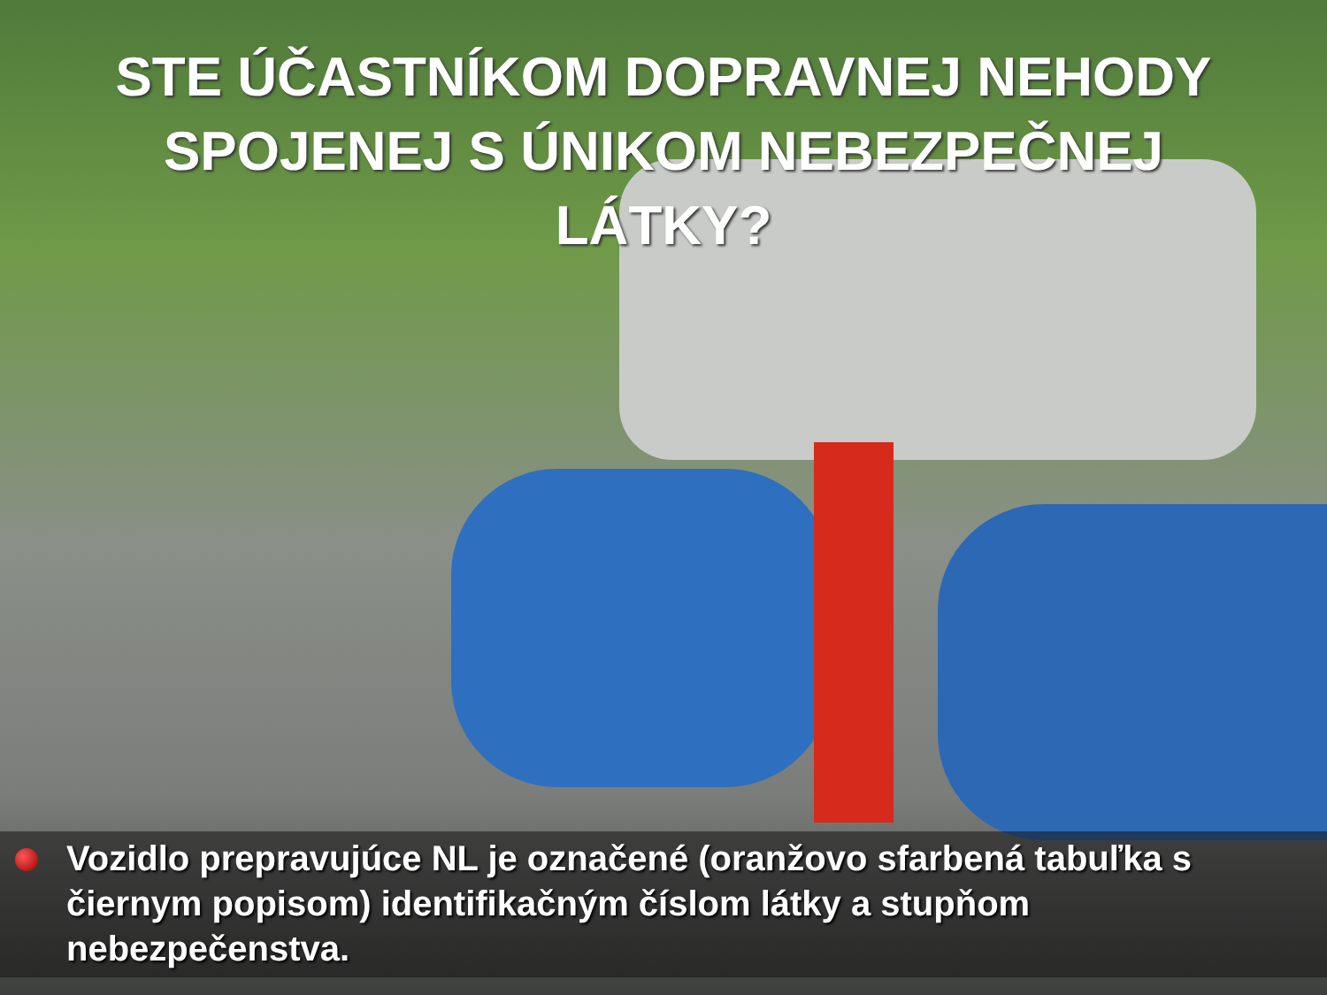STE ÚČASTNÍKOM DOPRAVNEJ NEHODY SPOJENEJ S ÚNIKOM NEBEZPEČNEJ LÁTKY?
Vozidlo prepravujúce NL je označené (oranžovo sfarbená tabuľka s čiernym popisom) identifikačným číslom látky a stupňom nebezpečenstva.